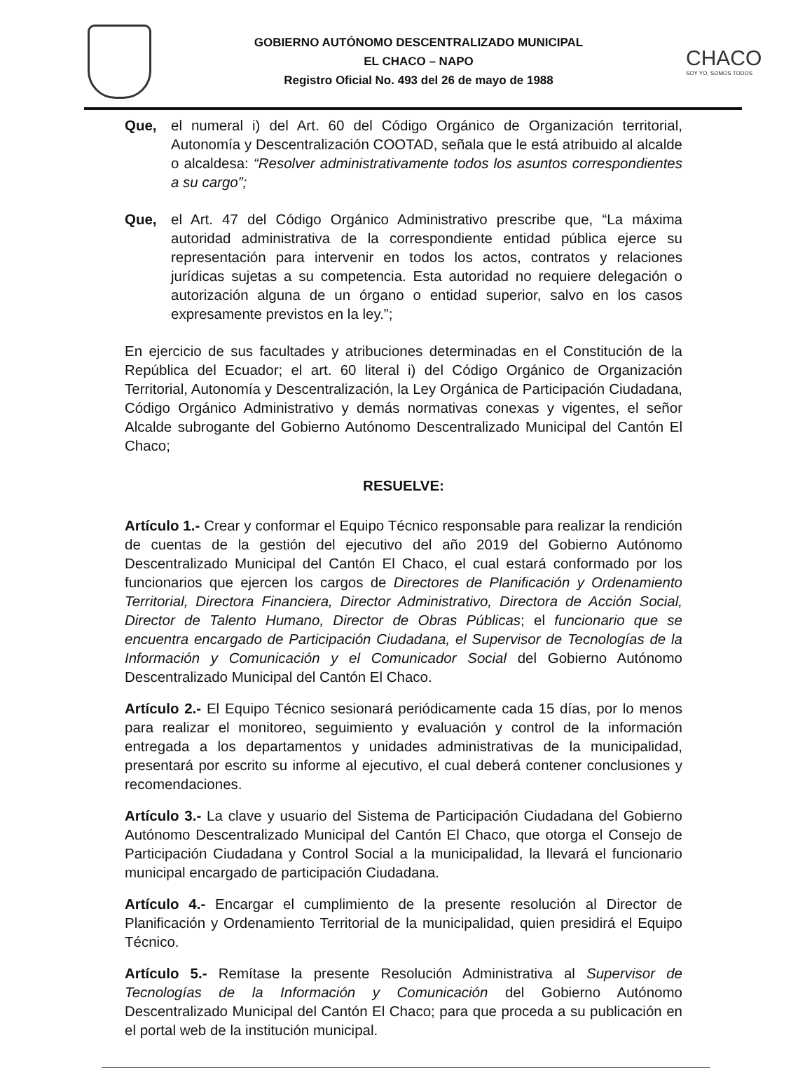GOBIERNO AUTÓNOMO DESCENTRALIZADO MUNICIPAL
EL CHACO – NAPO
Registro Oficial No. 493 del 26 de mayo de 1988
CHACO
SOY YO, SOMOS TODOS
Que, el numeral i) del Art. 60 del Código Orgánico de Organización territorial, Autonomía y Descentralización COOTAD, señala que le está atribuido al alcalde o alcaldesa: “Resolver administrativamente todos los asuntos correspondientes a su cargo”;
Que, el Art. 47 del Código Orgánico Administrativo prescribe que, “La máxima autoridad administrativa de la correspondiente entidad pública ejerce su representación para intervenir en todos los actos, contratos y relaciones jurídicas sujetas a su competencia. Esta autoridad no requiere delegación o autorización alguna de un órgano o entidad superior, salvo en los casos expresamente previstos en la ley.”;
En ejercicio de sus facultades y atribuciones determinadas en el Constitución de la República del Ecuador; el art. 60 literal i) del Código Orgánico de Organización Territorial, Autonomía y Descentralización, la Ley Orgánica de Participación Ciudadana, Código Orgánico Administrativo y demás normativas conexas y vigentes, el señor Alcalde subrogante del Gobierno Autónomo Descentralizado Municipal del Cantón El Chaco;
RESUELVE:
Artículo 1.- Crear y conformar el Equipo Técnico responsable para realizar la rendición de cuentas de la gestión del ejecutivo del año 2019 del Gobierno Autónomo Descentralizado Municipal del Cantón El Chaco, el cual estará conformado por los funcionarios que ejercen los cargos de Directores de Planificación y Ordenamiento Territorial, Directora Financiera, Director Administrativo, Directora de Acción Social, Director de Talento Humano, Director de Obras Públicas; el funcionario que se encuentra encargado de Participación Ciudadana, el Supervisor de Tecnologías de la Información y Comunicación y el Comunicador Social del Gobierno Autónomo Descentralizado Municipal del Cantón El Chaco.
Artículo 2.- El Equipo Técnico sesionará periódicamente cada 15 días, por lo menos para realizar el monitoreo, seguimiento y evaluación y control de la información entregada a los departamentos y unidades administrativas de la municipalidad, presentará por escrito su informe al ejecutivo, el cual deberá contener conclusiones y recomendaciones.
Artículo 3.- La clave y usuario del Sistema de Participación Ciudadana del Gobierno Autónomo Descentralizado Municipal del Cantón El Chaco, que otorga el Consejo de Participación Ciudadana y Control Social a la municipalidad, la llevará el funcionario municipal encargado de participación Ciudadana.
Artículo 4.- Encargar el cumplimiento de la presente resolución al Director de Planificación y Ordenamiento Territorial de la municipalidad, quien presidirá el Equipo Técnico.
Artículo 5.- Remítase la presente Resolución Administrativa al Supervisor de Tecnologías de la Información y Comunicación del Gobierno Autónomo Descentralizado Municipal del Cantón El Chaco; para que proceda a su publicación en el portal web de la institución municipal.